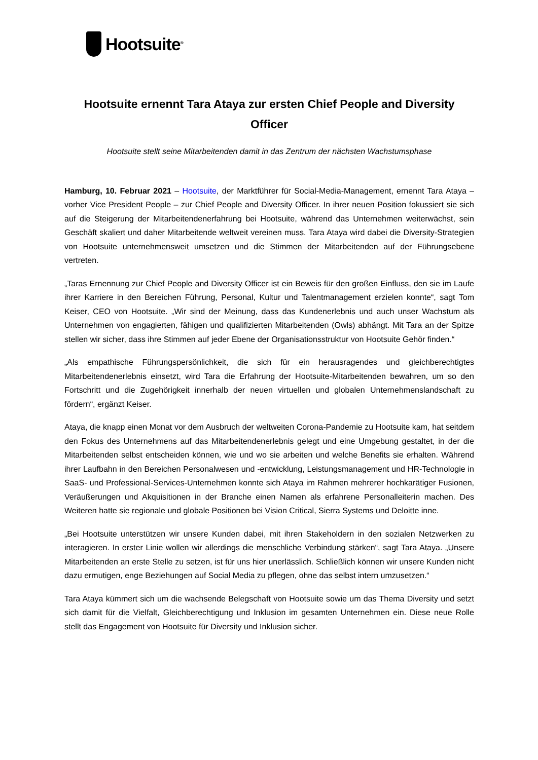Hootsuite<sup>®</sup>
Hootsuite ernennt Tara Ataya zur ersten Chief People and Diversity Officer
Hootsuite stellt seine Mitarbeitenden damit in das Zentrum der nächsten Wachstumsphase
Hamburg, 10. Februar 2021 – Hootsuite, der Marktführer für Social-Media-Management, ernennt Tara Ataya – vorher Vice President People – zur Chief People and Diversity Officer. In ihrer neuen Position fokussiert sie sich auf die Steigerung der Mitarbeitendenerfahrung bei Hootsuite, während das Unternehmen weiterwächst, sein Geschäft skaliert und daher Mitarbeitende weltweit vereinen muss. Tara Ataya wird dabei die Diversity-Strategien von Hootsuite unternehmensweit umsetzen und die Stimmen der Mitarbeitenden auf der Führungsebene vertreten.
„Taras Ernennung zur Chief People and Diversity Officer ist ein Beweis für den großen Einfluss, den sie im Laufe ihrer Karriere in den Bereichen Führung, Personal, Kultur und Talentmanagement erzielen konnte“, sagt Tom Keiser, CEO von Hootsuite. „Wir sind der Meinung, dass das Kundenerlebnis und auch unser Wachstum als Unternehmen von engagierten, fähigen und qualifizierten Mitarbeitenden (Owls) abhängt. Mit Tara an der Spitze stellen wir sicher, dass ihre Stimmen auf jeder Ebene der Organisationsstruktur von Hootsuite Gehör finden.“
„Als empathische Führungspersönlichkeit, die sich für ein herausragendes und gleichberechtigtes Mitarbeitendenerlebnis einsetzt, wird Tara die Erfahrung der Hootsuite-Mitarbeitenden bewahren, um so den Fortschritt und die Zugehörigkeit innerhalb der neuen virtuellen und globalen Unternehmenslandschaft zu fördern“, ergänzt Keiser.
Ataya, die knapp einen Monat vor dem Ausbruch der weltweiten Corona-Pandemie zu Hootsuite kam, hat seitdem den Fokus des Unternehmens auf das Mitarbeitendenerlebnis gelegt und eine Umgebung gestaltet, in der die Mitarbeitenden selbst entscheiden können, wie und wo sie arbeiten und welche Benefits sie erhalten. Während ihrer Laufbahn in den Bereichen Personalwesen und -entwicklung, Leistungsmanagement und HR-Technologie in SaaS- und Professional-Services-Unternehmen konnte sich Ataya im Rahmen mehrerer hochkarätiger Fusionen, Veräußerungen und Akquisitionen in der Branche einen Namen als erfahrene Personalleiterin machen. Des Weiteren hatte sie regionale und globale Positionen bei Vision Critical, Sierra Systems und Deloitte inne.
„Bei Hootsuite unterstützen wir unsere Kunden dabei, mit ihren Stakeholdern in den sozialen Netzwerken zu interagieren. In erster Linie wollen wir allerdings die menschliche Verbindung stärken“, sagt Tara Ataya. „Unsere Mitarbeitenden an erste Stelle zu setzen, ist für uns hier unerlässlich. Schließlich können wir unsere Kunden nicht dazu ermutigen, enge Beziehungen auf Social Media zu pflegen, ohne das selbst intern umzusetzen.“
Tara Ataya kümmert sich um die wachsende Belegschaft von Hootsuite sowie um das Thema Diversity und setzt sich damit für die Vielfalt, Gleichberechtigung und Inklusion im gesamten Unternehmen ein. Diese neue Rolle stellt das Engagement von Hootsuite für Diversity und Inklusion sicher.